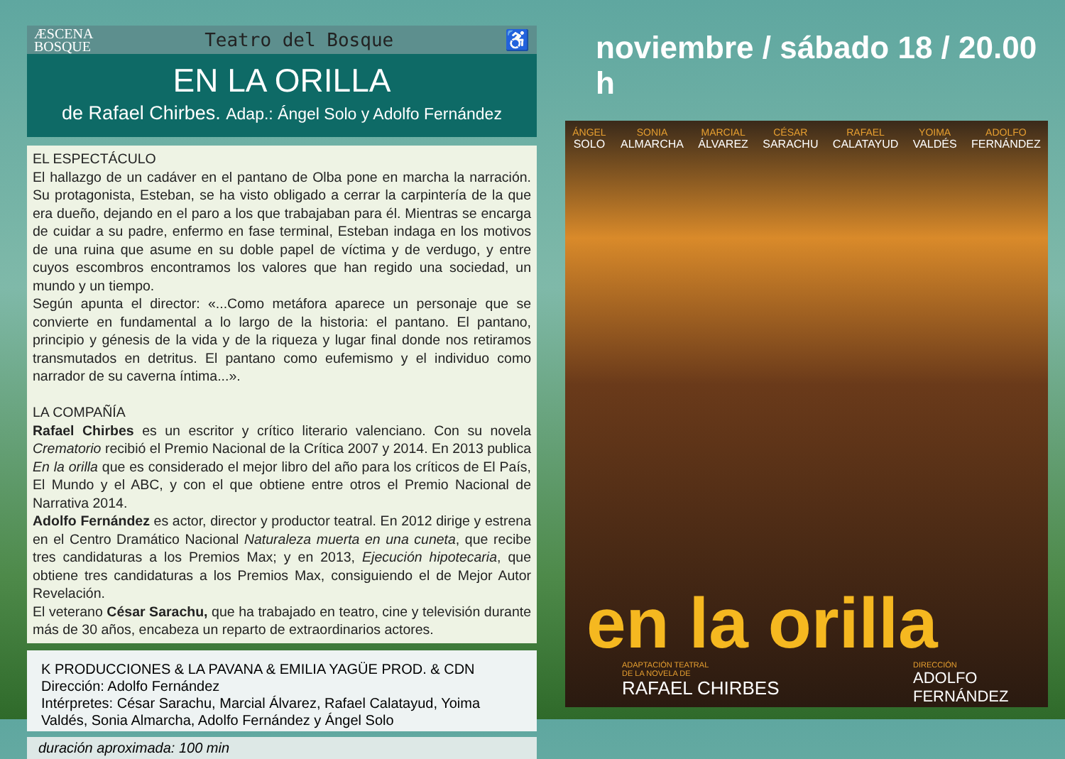ÆSCENA
BOSQUE Teatro del Bosque ♿
EN LA ORILLA
de Rafael Chirbes. Adap.: Ángel Solo y Adolfo Fernández
EL ESPECTÁCULO
El hallazgo de un cadáver en el pantano de Olba pone en marcha la narración. Su protagonista, Esteban, se ha visto obligado a cerrar la carpintería de la que era dueño, dejando en el paro a los que trabajaban para él. Mientras se encarga de cuidar a su padre, enfermo en fase terminal, Esteban indaga en los motivos de una ruina que asume en su doble papel de víctima y de verdugo, y entre cuyos escombros encontramos los valores que han regido una sociedad, un mundo y un tiempo.
Según apunta el director: «...Como metáfora aparece un personaje que se convierte en fundamental a lo largo de la historia: el pantano. El pantano, principio y génesis de la vida y de la riqueza y lugar final donde nos retiramos transmutados en detritus. El pantano como eufemismo y el individuo como narrador de su caverna íntima...».
LA COMPAÑÍA
Rafael Chirbes es un escritor y crítico literario valenciano. Con su novela Crematorio recibió el Premio Nacional de la Crítica 2007 y 2014. En 2013 publica En la orilla que es considerado el mejor libro del año para los críticos de El País, El Mundo y el ABC, y con el que obtiene entre otros el Premio Nacional de Narrativa 2014.
Adolfo Fernández es actor, director y productor teatral. En 2012 dirige y estrena en el Centro Dramático Nacional Naturaleza muerta en una cuneta, que recibe tres candidaturas a los Premios Max; y en 2013, Ejecución hipotecaria, que obtiene tres candidaturas a los Premios Max, consiguiendo el de Mejor Autor Revelación.
El veterano César Sarachu, que ha trabajado en teatro, cine y televisión durante más de 30 años, encabeza un reparto de extraordinarios actores.
K PRODUCCIONES & LA PAVANA & EMILIA YAGÜE PROD. & CDN
Dirección: Adolfo Fernández
Intérpretes: César Sarachu, Marcial Álvarez, Rafael Calatayud, Yoima Valdés, Sonia Almarcha, Adolfo Fernández y Ángel Solo
duración aproximada: 100 min
noviembre / sábado 18 / 20.00 h
ÁNGEL
SOLO SONIA
ALMARCHA MARCIAL
ÁLVAREZ CÉSAR
SARACHU RAFAEL
CALATAYUD YOIMA
VALDÉS ADOLFO
FERNÁNDEZ
en la orilla
ADAPTACIÓN TEATRAL
DE LA NOVELA DE
RAFAEL CHIRBES
DIRECCIÓN
ADOLFO FERNÁNDEZ